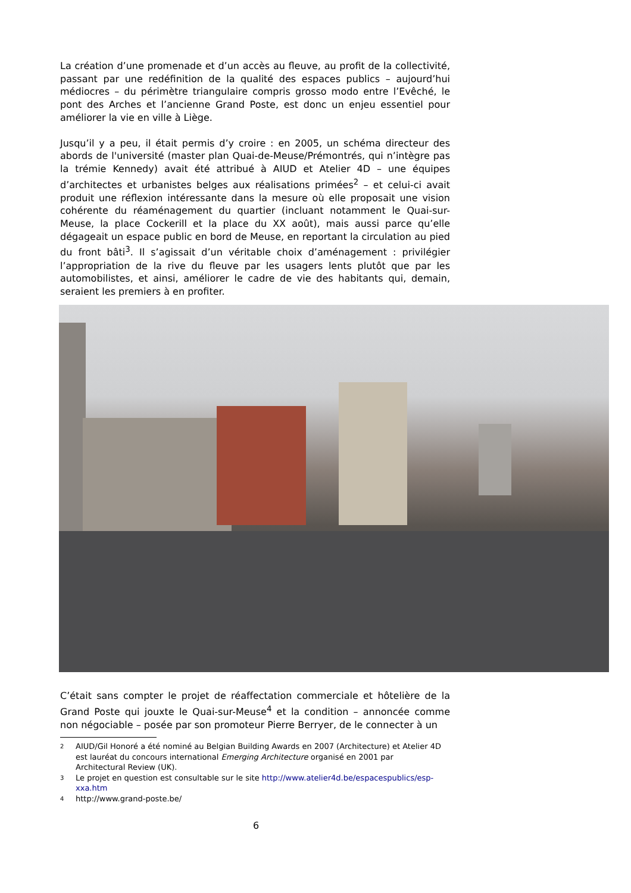La création d’une promenade et d’un accès au fleuve, au profit de la collectivité, passant par une redéfinition de la qualité des espaces publics – aujourd’hui médiocres – du périmètre triangulaire compris grosso modo entre l’Evêché, le pont des Arches et l’ancienne Grand Poste, est donc un enjeu essentiel pour améliorer la vie en ville à Liège.
Jusqu’il y a peu, il était permis d’y croire : en 2005, un schéma directeur des abords de l'université (master plan Quai-de-Meuse/Prémontrés, qui n’intègre pas la trémie Kennedy) avait été attribué à AIUD et Atelier 4D – une équipes d’architectes et urbanistes belges aux réalisations primées<sup>2</sup> – et celui-ci avait produit une réflexion intéressante dans la mesure où elle proposait une vision cohérente du réaménagement du quartier (incluant notamment le Quai-sur-Meuse, la place Cockerill et la place du XX août), mais aussi parce qu’elle dégageait un espace public en bord de Meuse, en reportant la circulation au pied du front bâti<sup>3</sup>. Il s’agissait d’un véritable choix d’aménagement : privilégier l’appropriation de la rive du fleuve par les usagers lents plutôt que par les automobilistes, et ainsi, améliorer le cadre de vie des habitants qui, demain, seraient les premiers à en profiter.
C’était sans compter le projet de réaffectation commerciale et hôtelière de la Grand Poste qui jouxte le Quai-sur-Meuse<sup>4</sup> et la condition – annoncée comme non négociable – posée par son promoteur Pierre Berryer, de le connecter à un
2 AIUD/Gil Honoré a été nominé au Belgian Building Awards en 2007 (Architecture) et Atelier 4D est lauréat du concours international Emerging Architecture organisé en 2001 par Architectural Review (UK).
3 Le projet en question est consultable sur le site http://www.atelier4d.be/espacespublics/esp-xxa.htm
4 http://www.grand-poste.be/
6